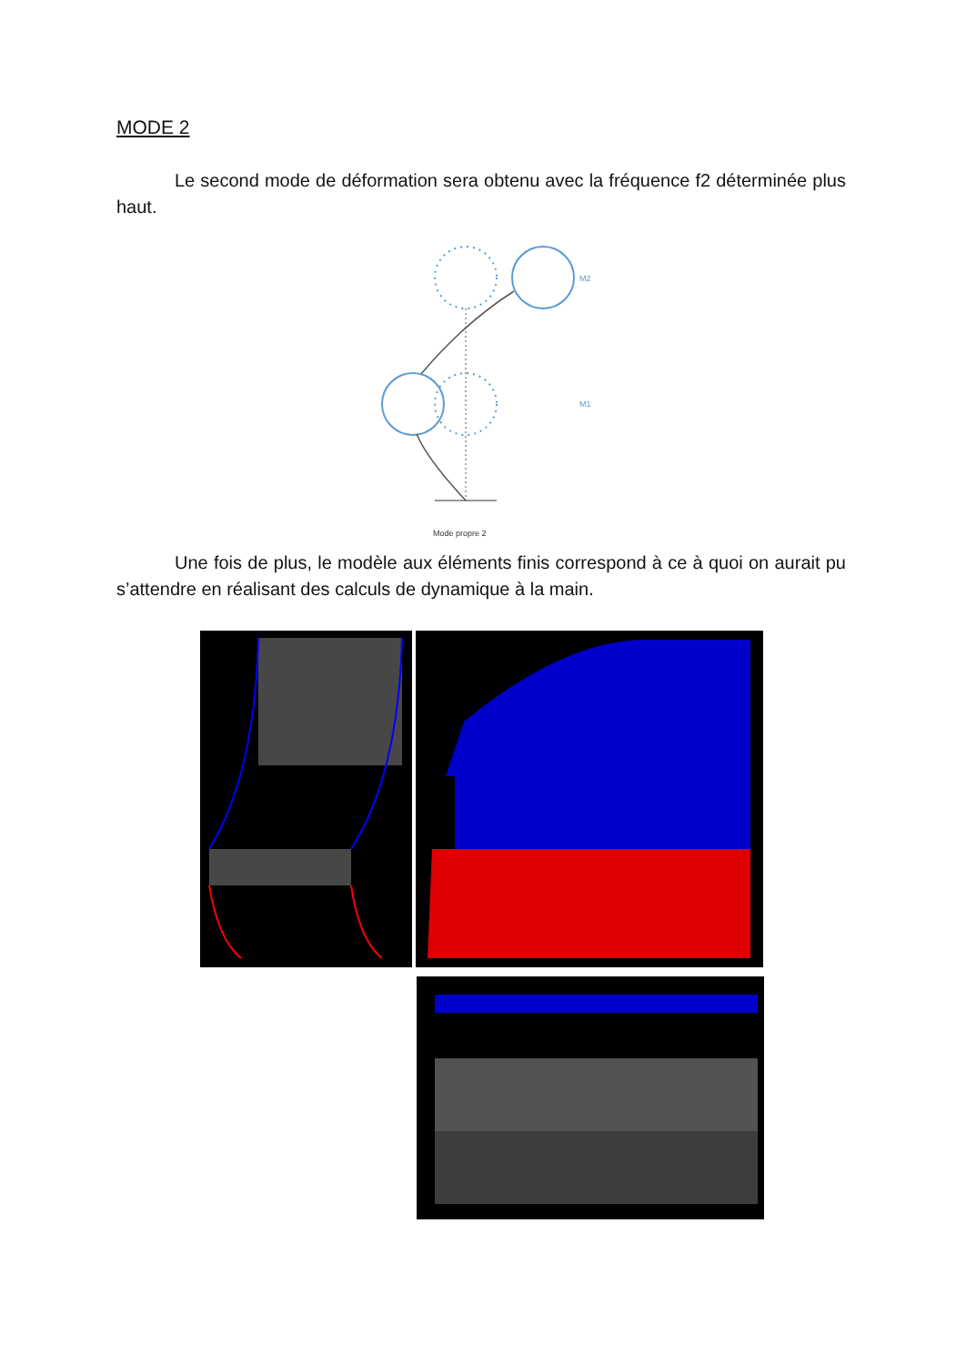MODE 2
Le second mode de déformation sera obtenu avec la fréquence f2 déterminée plus haut.
M2
M1
Mode propre 2
Une fois de plus, le modèle aux éléments finis correspond à ce à quoi on aurait pu s’attendre en réalisant des calculs de dynamique à la main.